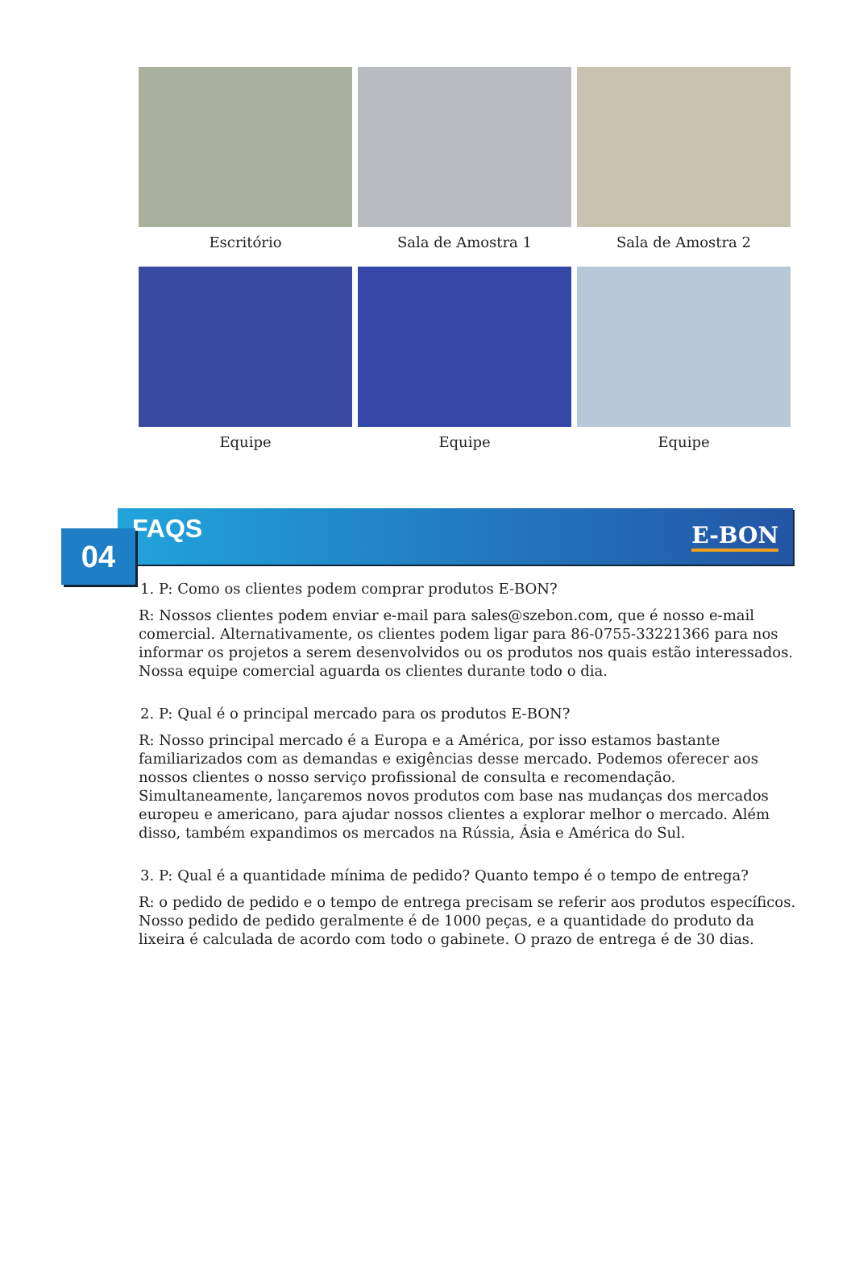Escritório
Sala de Amostra 1
Sala de Amostra 2
Equipe
Equipe
Equipe
FAQS E-BON
04
1. P: Como os clientes podem comprar produtos E-BON?
R: Nossos clientes podem enviar e-mail para sales@szebon.com, que é nosso e-mail comercial. Alternativamente, os clientes podem ligar para 86-0755-33221366 para nos informar os projetos a serem desenvolvidos ou os produtos nos quais estão interessados. Nossa equipe comercial aguarda os clientes durante todo o dia.
2. P: Qual é o principal mercado para os produtos E-BON?
R: Nosso principal mercado é a Europa e a América, por isso estamos bastante familiarizados com as demandas e exigências desse mercado. Podemos oferecer aos nossos clientes o nosso serviço profissional de consulta e recomendação. Simultaneamente, lançaremos novos produtos com base nas mudanças dos mercados europeu e americano, para ajudar nossos clientes a explorar melhor o mercado. Além disso, também expandimos os mercados na Rússia, Ásia e América do Sul.
3. P: Qual é a quantidade mínima de pedido? Quanto tempo é o tempo de entrega?
R: o pedido de pedido e o tempo de entrega precisam se referir aos produtos específicos. Nosso pedido de pedido geralmente é de 1000 peças, e a quantidade do produto da lixeira é calculada de acordo com todo o gabinete. O prazo de entrega é de 30 dias.